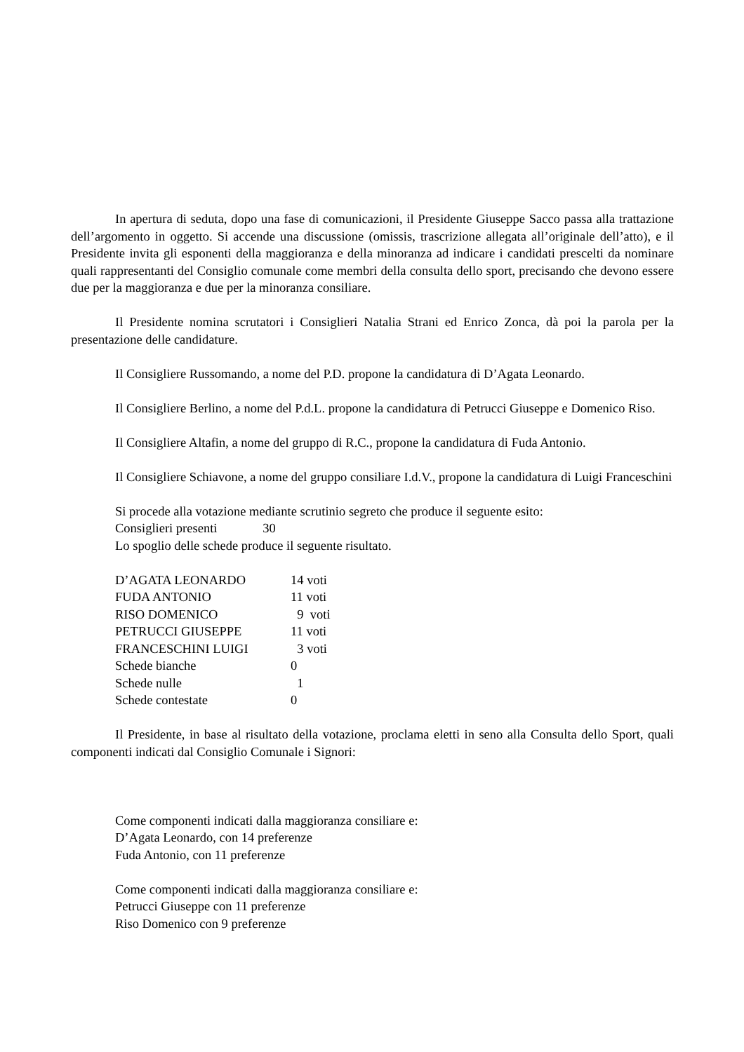In apertura di seduta, dopo una fase di comunicazioni, il Presidente Giuseppe Sacco passa alla trattazione dell’argomento in oggetto. Si accende una discussione (omissis, trascrizione allegata all’originale dell’atto), e il Presidente invita gli esponenti della maggioranza e della minoranza ad indicare i candidati prescelti da nominare quali rappresentanti del Consiglio comunale come membri della consulta dello sport, precisando che devono essere due per la maggioranza e due per la minoranza consiliare.
Il Presidente nomina scrutatori i Consiglieri Natalia Strani ed Enrico Zonca, dà poi la parola per la presentazione delle candidature.
Il Consigliere Russomando, a nome del P.D. propone la candidatura di D’Agata Leonardo.
Il Consigliere Berlino, a nome del P.d.L. propone la candidatura di Petrucci Giuseppe e Domenico Riso.
Il Consigliere Altafin, a nome del gruppo di R.C., propone la candidatura di Fuda Antonio.
Il Consigliere Schiavone, a nome del gruppo consiliare I.d.V., propone la candidatura di Luigi Franceschini
Si procede alla votazione mediante scrutinio segreto che produce il seguente esito:
Consiglieri presenti 30
Lo spoglio delle schede produce il seguente risultato.
| D’AGATA LEONARDO | 14 voti |
| FUDA ANTONIO | 11 voti |
| RISO DOMENICO | 9 voti |
| PETRUCCI GIUSEPPE | 11 voti |
| FRANCESCHINI LUIGI | 3 voti |
| Schede bianche | 0 |
| Schede nulle | 1 |
| Schede contestate | 0 |
Il Presidente, in base al risultato della votazione, proclama eletti in seno alla Consulta dello Sport, quali componenti indicati dal Consiglio Comunale i Signori:
Come componenti indicati dalla maggioranza consiliare e:
D’Agata Leonardo, con 14 preferenze
Fuda Antonio, con 11 preferenze
Come componenti indicati dalla maggioranza consiliare e:
Petrucci Giuseppe con 11 preferenze
Riso Domenico con 9 preferenze